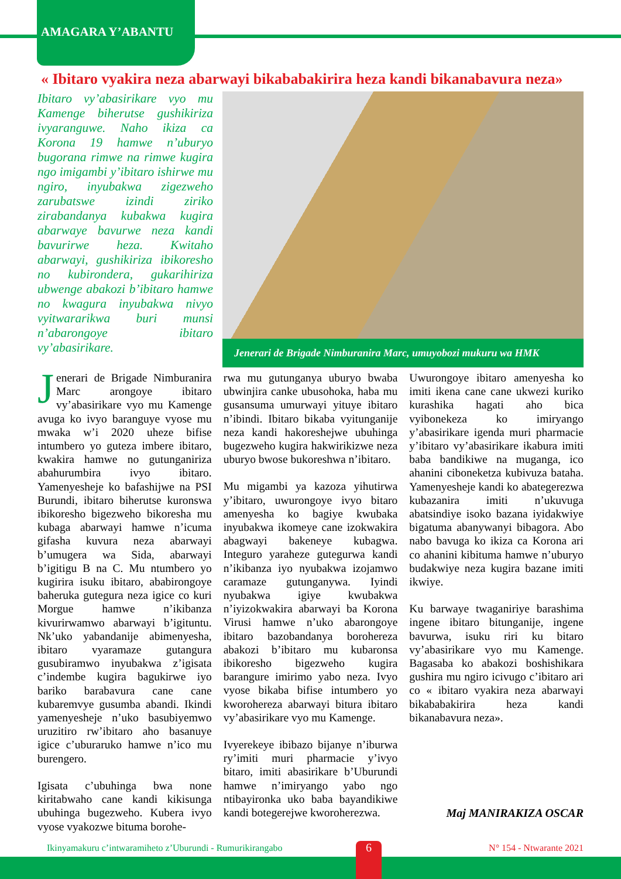AMAGARA Y’ABANTU
« Ibitaro vyakira neza abarwayi bikababakirira heza kandi bikanabavura neza»
Ibitaro vy’abasirikare vyo mu Kamenge biherutse gushikiriza ivyaranguwe. Naho ikiza ca Korona 19 hamwe n’uburyo bugorana rimwe na rimwe kugira ngo imigambi y’ibitaro ishirwe mu ngiro, inyubakwa zigezweho zarubatswe izindi ziriko zirabandanya kubakwa kugira abarwaye bavurwe neza kandi bavurirwe heza. Kwitaho abarwayi, gushikiriza ibikoresho no kubirondera, gukarihiriza ubwenge abakozi b’ibitaro hamwe no kwagura inyubakwa nivyo vyitwararikwa buri munsi n’abarongoye ibitaro vy’abasirikare.
Jenerari de Brigade Nimburanira Marc, umuyobozi mukuru wa HMK
Jenerari de Brigade Nimburanira Marc arongoye ibitaro vy’abasirikare vyo mu Kamenge avuga ko ivyo baranguye vyose mu mwaka w’i 2020 uheze bifise intumbero yo guteza imbere ibitaro, kwakira hamwe no gutunganiriza abahurumbira ivyo ibitaro. Yamenyesheje ko bafashijwe na PSI Burundi, ibitaro biherutse kuronswa ibikoresho bigezweho bikoresha mu kubaga abarwayi hamwe n’icuma gifasha kuvura neza abarwayi b’umugera wa Sida, abarwayi b’igitigu B na C. Mu ntumbero yo kugirira isuku ibitaro, ababirongoye baheruka gutegura neza igice co kuri Morgue hamwe n’ikibanza kivurirwamwo abarwayi b’igituntu. Nk’uko yabandanije abimenyesha, ibitaro vyaramaze gutangura gusubiramwo inyubakwa z’igisata c’indembe kugira bagukirwe iyo bariko barabavura cane cane kubaremvye gusumba abandi. Ikindi yamenyesheje n’uko basubiyemwo uruzitiro rw’ibitaro aho basanuye igice c’uburaruko hamwe n’ico mu burengero.
Igisata c’ubuhinga bwa none kiritabwaho cane kandi kikisunga ubuhinga bugezweho. Kubera ivyo vyose vyakozwe bituma borohe-
rwa mu gutunganya uburyo bwaba ubwinjira canke ubusohoka, haba mu gusansuma umurwayi yituye ibitaro n’ibindi. Ibitaro bikaba vyitunganije neza kandi hakoreshejwe ubuhinga bugezweho kugira hakwirikizwe neza uburyo bwose bukoreshwa n’ibitaro.
Mu migambi ya kazoza yihutirwa y’ibitaro, uwurongoye ivyo bitaro amenyesha ko bagiye kwubaka inyubakwa ikomeye cane izokwakira abagwayi bakeneye kubagwa. Integuro yaraheze gutegurwa kandi n’ikibanza iyo nyubakwa izojamwo caramaze gutunganywa. Iyindi nyubakwa igiye kwubakwa n’iyizokwakira abarwayi ba Korona Virusi hamwe n’uko abarongoye ibitaro bazobandanya borohereza abakozi b’ibitaro mu kubaronsa ibikoresho bigezweho kugira barangure imirimo yabo neza. Ivyo vyose bikaba bifise intumbero yo kworohereza abarwayi bitura ibitaro vy’abasirikare vyo mu Kamenge.
Ivyerekeye ibibazo bijanye n’iburwa ry’imiti muri pharmacie y’ivyo bitaro, imiti abasirikare b’Uburundi hamwe n’imiryango yabo ngo ntibayironka uko baba bayandikiwe kandi botegerejwe kworoherezwa.
Uwurongoye ibitaro amenyesha ko imiti ikena cane cane ukwezi kuriko kurashika hagati aho bica vyibonekeza ko imiryango y’abasirikare igenda muri pharmacie y’ibitaro vy’abasirikare ikabura imiti baba bandikiwe na muganga, ico ahanini ciboneketza kubivuza bataha. Yamenyesheje kandi ko abategerezwa kubazanira imiti n’ukuvuga abatsindiye isoko bazana iyidakwiye bigatuma abanywanyi bibagora. Abo nabo bavuga ko ikiza ca Korona ari co ahanini kibituma hamwe n’uburyo budakwiye neza kugira bazane imiti ikwiye.
Ku barwaye twaganiriye barashima ingene ibitaro bitunganije, ingene bavurwa, isuku riri ku bitaro vy’abasirikare vyo mu Kamenge. Bagasaba ko abakozi boshishikara gushira mu ngiro icivugo c’ibitaro ari co « ibitaro vyakira neza abarwayi bikababakirira heza kandi bikanabavura neza».
Maj MANIRAKIZA OSCAR
Ikinyamakuru c’intwaramiheto z’Uburundi - Rumurikirangabo N° 154 - Ntwarante 2021
6